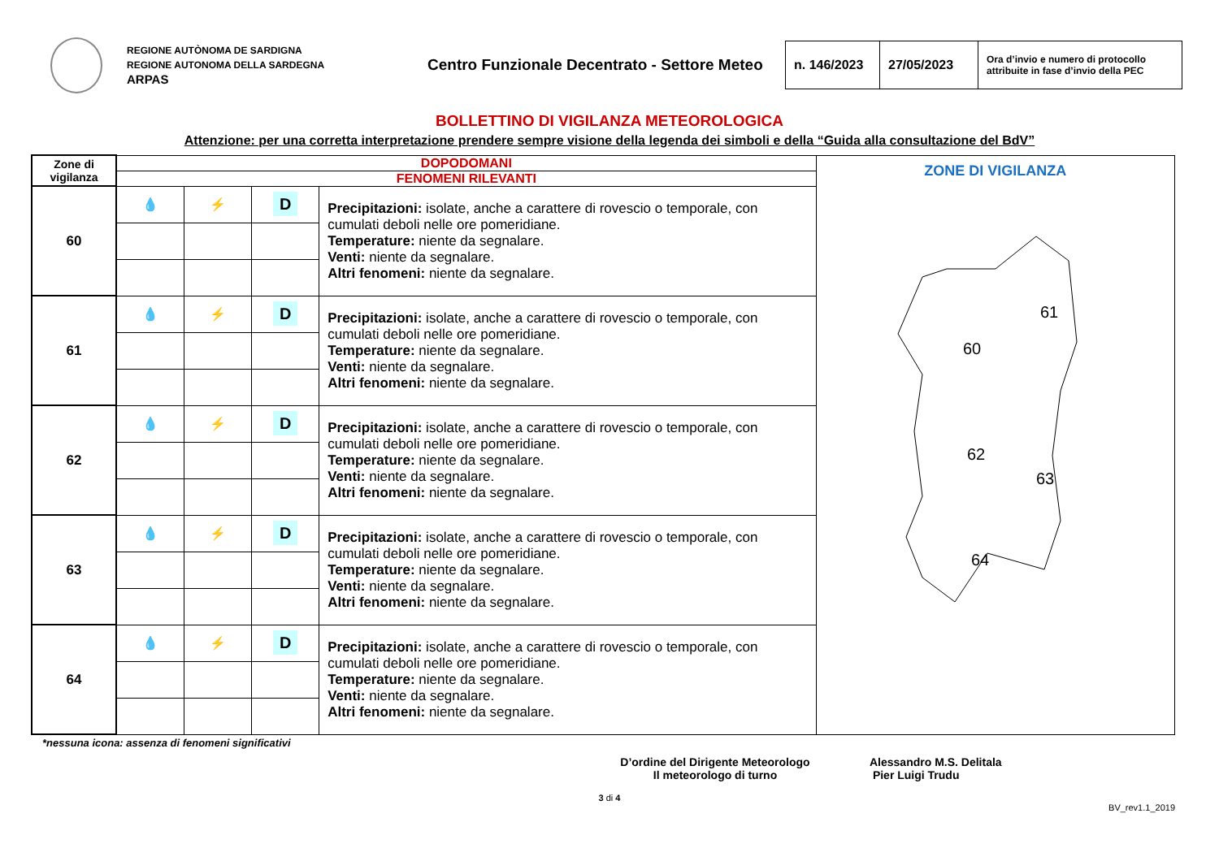REGIONE AUTÒNOMA DE SARDIGNA
REGIONE AUTONOMA DELLA SARDEGNA
ARPAS
Centro Funzionale Decentrato - Settore Meteo
| n. 146/2023 | 27/05/2023 | Ora d’invio e numero di protocollo attribuite in fase d’invio della PEC |
BOLLETTINO DI VIGILANZA METEOROLOGICA
Attenzione: per una corretta interpretazione prendere sempre visione della legenda dei simboli e della “Guida alla consultazione del BdV”
| Zone di vigilanza | DOPODOMANI | | | | ZONE DI VIGILANZA 60 61 62 63 64 |
| | FENOMENI RILEVANTI | | | | |
| 60 | 💧 | ⚡ | D | Precipitazioni: isolate, anche a carattere di rovescio o temporale, con cumulati deboli nelle ore pomeridiane. Temperature: niente da segnalare. Venti: niente da segnalare. Altri fenomeni: niente da segnalare. | |
| 61 | 💧 | ⚡ | D | Precipitazioni: isolate, anche a carattere di rovescio o temporale, con cumulati deboli nelle ore pomeridiane. Temperature: niente da segnalare. Venti: niente da segnalare. Altri fenomeni: niente da segnalare. | |
| 62 | 💧 | ⚡ | D | Precipitazioni: isolate, anche a carattere di rovescio o temporale, con cumulati deboli nelle ore pomeridiane. Temperature: niente da segnalare. Venti: niente da segnalare. Altri fenomeni: niente da segnalare. | |
| 63 | 💧 | ⚡ | D | Precipitazioni: isolate, anche a carattere di rovescio o temporale, con cumulati deboli nelle ore pomeridiane. Temperature: niente da segnalare. Venti: niente da segnalare. Altri fenomeni: niente da segnalare. | |
| 64 | 💧 | ⚡ | D | Precipitazioni: isolate, anche a carattere di rovescio o temporale, con cumulati deboli nelle ore pomeridiane. Temperature: niente da segnalare. Venti: niente da segnalare. Altri fenomeni: niente da segnalare. | |
*nessuna icona: assenza di fenomeni significativi
D’ordine del Dirigente Meteorologo
Il meteorologo di turno
Alessandro M.S. Delitala
Pier Luigi Trudu
3 di 4
BV_rev1.1_2019